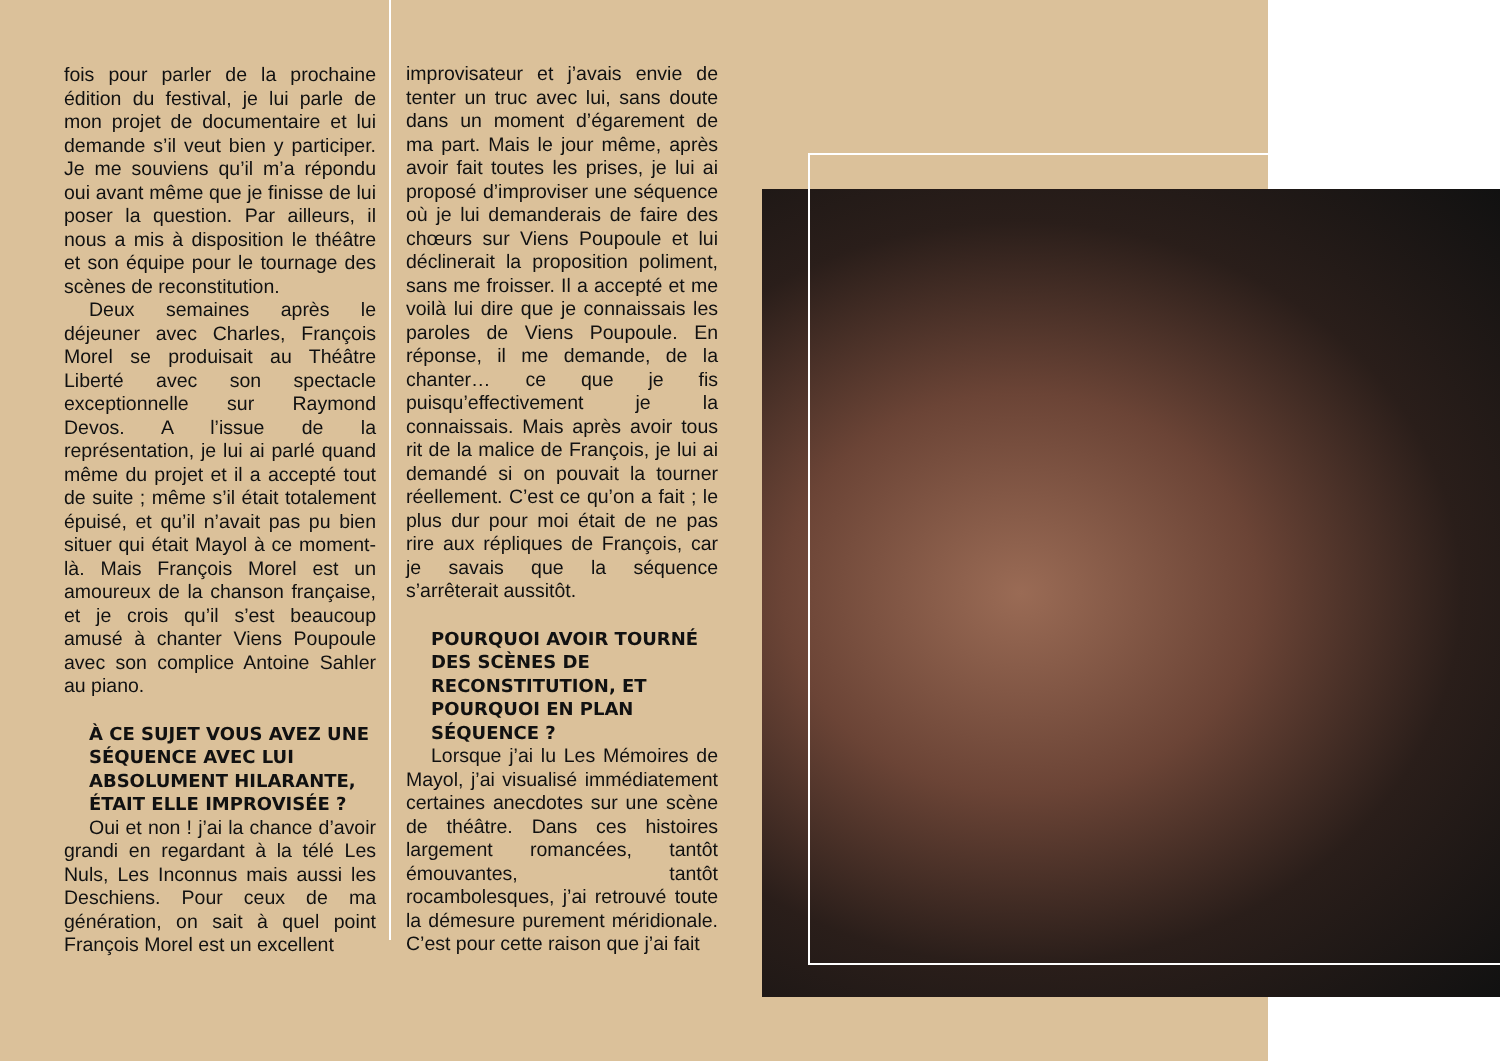fois pour parler de la prochaine édition du festival, je lui parle de mon projet de documentaire et lui demande s’il veut bien y participer. Je me souviens qu’il m’a répondu oui avant même que je finisse de lui poser la question. Par ailleurs, il nous a mis à disposition le théâtre et son équipe pour le tournage des scènes de reconstitution.
Deux semaines après le déjeuner avec Charles, François Morel se produisait au Théâtre Liberté avec son spectacle exceptionnelle sur Raymond Devos. A l’issue de la représentation, je lui ai parlé quand même du projet et il a accepté tout de suite ; même s’il était totalement épuisé, et qu’il n’avait pas pu bien situer qui était Mayol à ce moment-là. Mais François Morel est un amoureux de la chanson française, et je crois qu’il s’est beaucoup amusé à chanter Viens Poupoule avec son complice Antoine Sahler au piano.
À CE SUJET VOUS AVEZ UNE SÉQUENCE AVEC LUI ABSOLUMENT HILARANTE, ÉTAIT ELLE IMPROVISÉE ?
Oui et non ! j’ai la chance d’avoir grandi en regardant à la télé Les Nuls, Les Inconnus mais aussi les Deschiens. Pour ceux de ma génération, on sait à quel point François Morel est un excellent
improvisateur et j’avais envie de tenter un truc avec lui, sans doute dans un moment d’égarement de ma part. Mais le jour même, après avoir fait toutes les prises, je lui ai proposé d’improviser une séquence où je lui demanderais de faire des chœurs sur Viens Poupoule et lui déclinerait la proposition poliment, sans me froisser. Il a accepté et me voilà lui dire que je connaissais les paroles de Viens Poupoule. En réponse, il me demande, de la chanter… ce que je fis puisqu’effectivement je la connaissais. Mais après avoir tous rit de la malice de François, je lui ai demandé si on pouvait la tourner réellement. C’est ce qu’on a fait ; le plus dur pour moi était de ne pas rire aux répliques de François, car je savais que la séquence s’arrêterait aussitôt.
POURQUOI AVOIR TOURNÉ DES SCÈNES DE RECONSTITUTION, ET POURQUOI EN PLAN SÉQUENCE ?
Lorsque j’ai lu Les Mémoires de Mayol, j’ai visualisé immédiatement certaines anecdotes sur une scène de théâtre. Dans ces histoires largement romancées, tantôt émouvantes, tantôt rocambolesques, j’ai retrouvé toute la démesure purement méridionale. C’est pour cette raison que j’ai fait